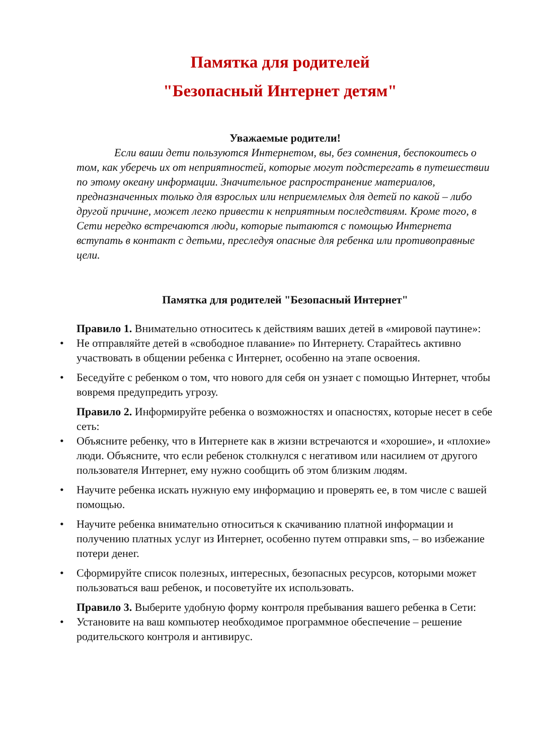Памятка для родителей
"Безопасный Интернет детям"
Уважаемые родители!
Если ваши дети пользуются Интернетом, вы, без сомнения, беспокоитесь о том, как уберечь их от неприятностей, которые могут подстерегать в путешествии по этому океану информации. Значительное распространение материалов, предназначенных только для взрослых или неприемлемых для детей по какой – либо другой причине, может легко привести к неприятным последствиям. Кроме того, в Сети нередко встречаются люди, которые пытаются с помощью Интернета вступать в контакт с детьми, преследуя опасные для ребенка или противоправные цели.
Памятка для родителей "Безопасный Интернет"
Правило 1. Внимательно относитесь к действиям ваших детей в «мировой паутине»:
Не отправляйте детей в «свободное плавание» по Интернету. Старайтесь активно участвовать в общении ребенка с Интернет, особенно на этапе освоения.
Беседуйте с ребенком о том, что нового для себя он узнает с помощью Интернет, чтобы вовремя предупредить угрозу.
Правило 2. Информируйте ребенка о возможностях и опасностях, которые несет в себе сеть:
Объясните ребенку, что в Интернете как в жизни встречаются и «хорошие», и «плохие» люди. Объясните, что если ребенок столкнулся с негативом или насилием от другого пользователя Интернет, ему нужно сообщить об этом близким людям.
Научите ребенка искать нужную ему информацию и проверять ее, в том числе с вашей помощью.
Научите ребенка внимательно относиться к скачиванию платной информации и получению платных услуг из Интернет, особенно путем отправки sms, – во избежание потери денег.
Сформируйте список полезных, интересных, безопасных ресурсов, которыми может пользоваться ваш ребенок, и посоветуйте их использовать.
Правило 3. Выберите удобную форму контроля пребывания вашего ребенка в Сети:
Установите на ваш компьютер необходимое программное обеспечение – решение родительского контроля и антивирус.